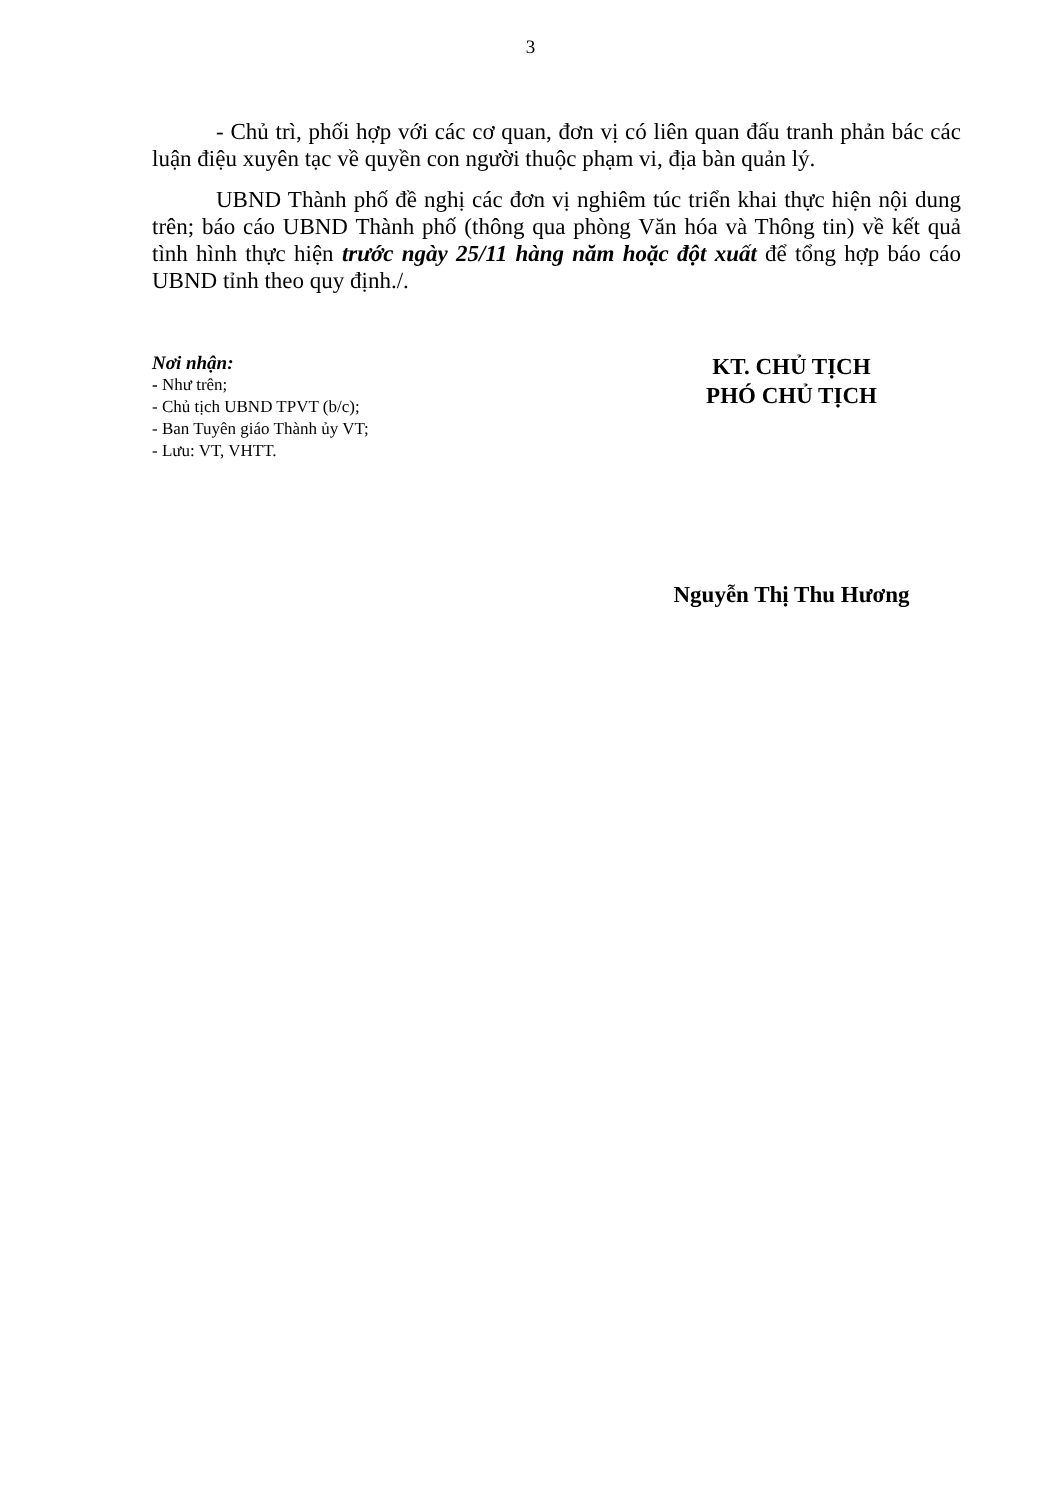3
- Chủ trì, phối hợp với các cơ quan, đơn vị có liên quan đấu tranh phản bác các luận điệu xuyên tạc về quyền con người thuộc phạm vi, địa bàn quản lý.
UBND Thành phố đề nghị các đơn vị nghiêm túc triển khai thực hiện nội dung trên; báo cáo UBND Thành phố (thông qua phòng Văn hóa và Thông tin) về kết quả tình hình thực hiện trước ngày 25/11 hàng năm hoặc đột xuất để tổng hợp báo cáo UBND tỉnh theo quy định./.
Nơi nhận:
- Như trên;
- Chủ tịch UBND TPVT (b/c);
- Ban Tuyên giáo Thành ủy VT;
- Lưu: VT, VHTT.
KT. CHỦ TỊCH
PHÓ CHỦ TỊCH
Nguyễn Thị Thu Hương